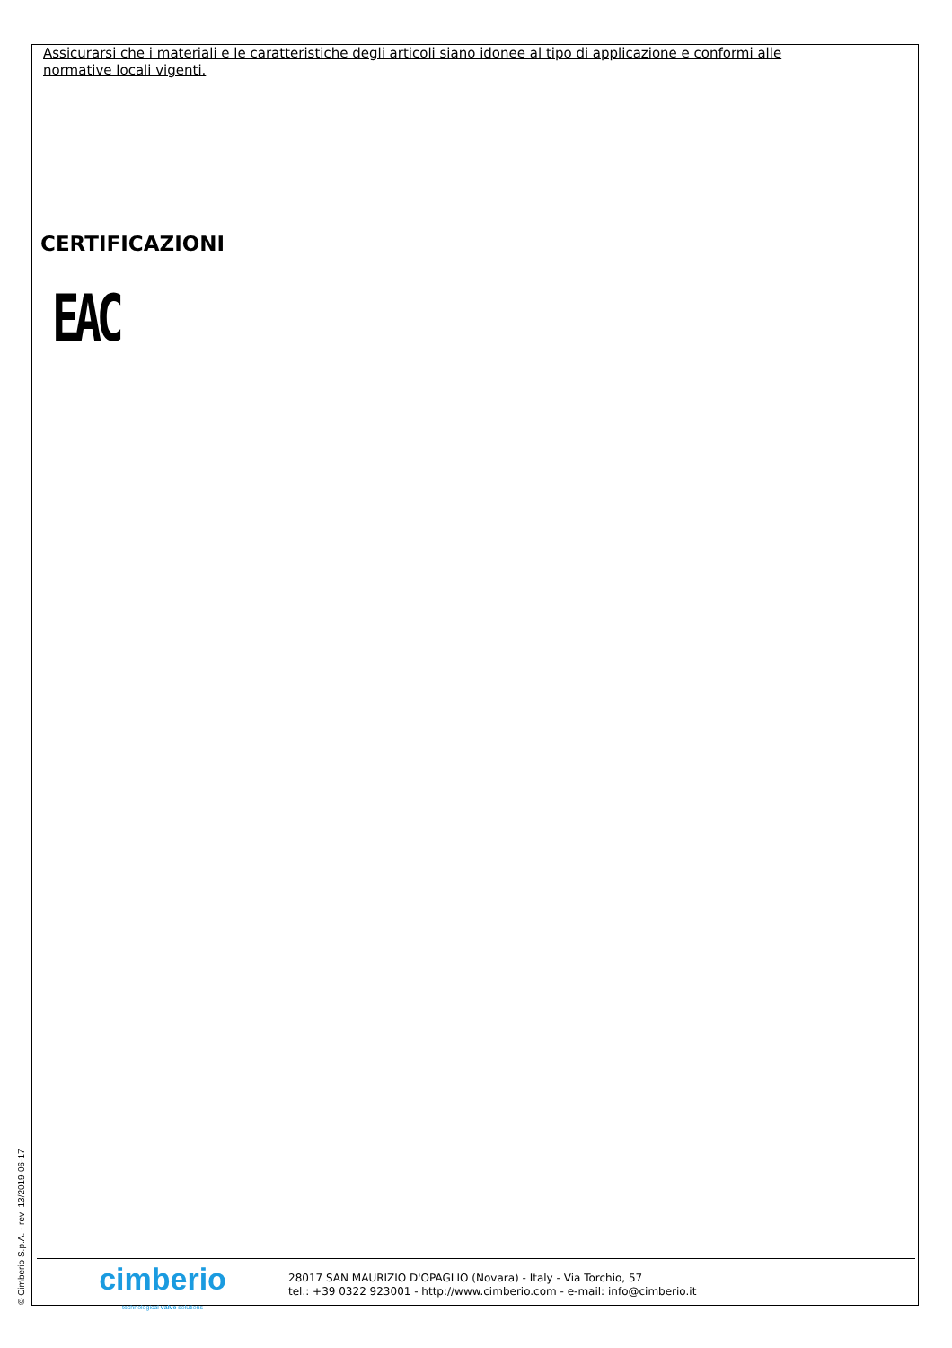Assicurarsi che i materiali e le caratteristiche degli articoli siano idonee al tipo di applicazione e conformi alle normative locali vigenti.
CERTIFICAZIONI
EAC
© Cimberio S.p.A. - rev: 13/2019-06-17
cimberio
technological valve solutions
28017 SAN MAURIZIO D'OPAGLIO (Novara) - Italy - Via Torchio, 57
tel.: +39 0322 923001 - http://www.cimberio.com - e-mail: info@cimberio.it